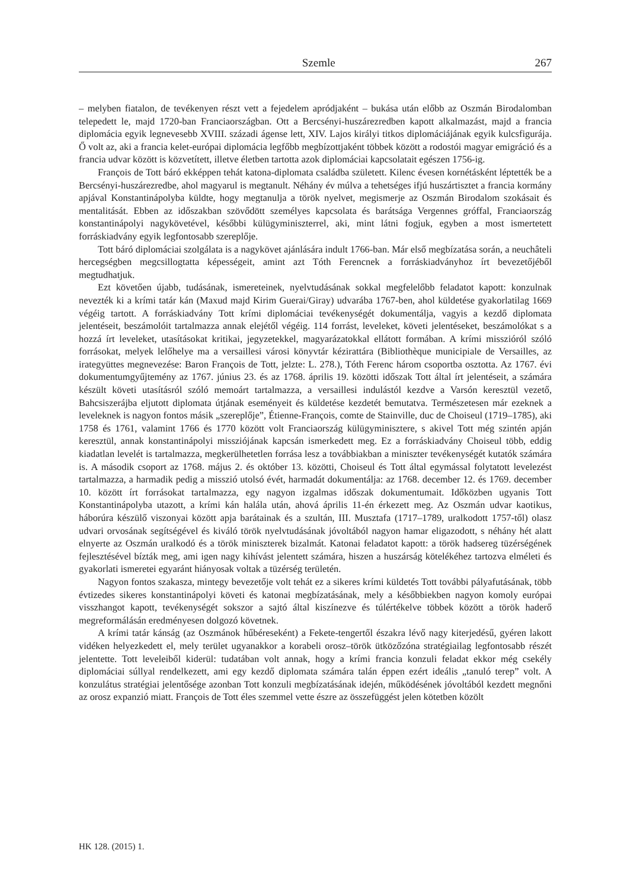Szemle 267
– melyben fiatalon, de tevékenyen részt vett a fejedelem apródjaként – bukása után előbb az Oszmán Birodalomban telepedett le, majd 1720-ban Franciaországban. Ott a Bercsényi-huszárezredben kapott alkalmazást, majd a francia diplomácia egyik legnevesebb XVIII. századi ágense lett, XIV. Lajos királyi titkos diplomáciájának egyik kulcsfigurája. Ő volt az, aki a francia kelet-európai diplomácia legfőbb megbízottjaként többek között a rodostói magyar emigráció és a francia udvar között is közvetített, illetve életben tartotta azok diplomáciai kapcsolatait egészen 1756-ig.
François de Tott báró ekképpen tehát katona-diplomata családba született. Kilenc évesen kornétásként léptették be a Bercsényi-huszárezredbe, ahol magyarul is megtanult. Néhány év múlva a tehetséges ifjú huszártisztet a francia kormány apjával Konstantinápolyba küldte, hogy megtanulja a török nyelvet, megismerje az Oszmán Birodalom szokásait és mentalitását. Ebben az időszakban szövődött személyes kapcsolata és barátsága Vergennes gróffal, Franciaország konstantinápolyi nagykövetével, későbbi külügyminiszterrel, aki, mint látni fogjuk, egyben a most ismertetett forráskiadvány egyik legfontosabb szereplője.
Tott báró diplomáciai szolgálata is a nagykövet ajánlására indult 1766-ban. Már első megbízatása során, a neuchâteli hercegségben megcsillogtatta képességeit, amint azt Tóth Ferencnek a forráskiadványhoz írt bevezetőjéből megtudhatjuk.
Ezt követően újabb, tudásának, ismereteinek, nyelvtudásának sokkal megfelelőbb feladatot kapott: konzulnak nevezték ki a krími tatár kán (Maxud majd Kirim Guerai/Giray) udvarába 1767-ben, ahol küldetése gyakorlatilag 1669 végéig tartott. A forráskiadvány Tott krími diplomáciai tevékenységét dokumentálja, vagyis a kezdő diplomata jelentéseit, beszámolóit tartalmazza annak elejétől végéig. 114 forrást, leveleket, követi jelentéseket, beszámolókat s a hozzá írt leveleket, utasításokat kritikai, jegyzetekkel, magyarázatokkal ellátott formában. A krími misszióról szóló forrásokat, melyek lelőhelye ma a versaillesi városi könyvtár kézirattára (Bibliothèque municipiale de Versailles, az irategyüttes megnevezése: Baron François de Tott, jelzte: L. 278.), Tóth Ferenc három csoportba osztotta. Az 1767. évi dokumentumgyűjtemény az 1767. június 23. és az 1768. április 19. közötti időszak Tott által írt jelentéseit, a számára készült követi utasításról szóló memoárt tartalmazza, a versaillesi indulástól kezdve a Varsón keresztül vezető, Bahcsiszerájba eljutott diplomata útjának eseményeit és küldetése kezdetét bemutatva. Természetesen már ezeknek a leveleknek is nagyon fontos másik „szereplője”, Étienne-François, comte de Stainville, duc de Choiseul (1719–1785), aki 1758 és 1761, valamint 1766 és 1770 között volt Franciaország külügyminisztere, s akivel Tott még szintén apján keresztül, annak konstantinápolyi missziójának kapcsán ismerkedett meg. Ez a forráskiadvány Choiseul több, eddig kiadatlan levelét is tartalmazza, megkerülhetetlen forrása lesz a továbbiakban a miniszter tevékenységét kutatók számára is. A második csoport az 1768. május 2. és október 13. közötti, Choiseul és Tott által egymással folytatott levelezést tartalmazza, a harmadik pedig a misszió utolsó évét, harmadát dokumentálja: az 1768. december 12. és 1769. december 10. között írt forrásokat tartalmazza, egy nagyon izgalmas időszak dokumentumait. Időközben ugyanis Tott Konstantinápolyba utazott, a krími kán halála után, ahová április 11-én érkezett meg. Az Oszmán udvar kaotikus, háborúra készülő viszonyai között apja barátainak és a szultán, III. Musztafa (1717–1789, uralkodott 1757-től) olasz udvari orvosának segítségével és kiváló török nyelvtudásának jóvoltából nagyon hamar eligazodott, s néhány hét alatt elnyerte az Oszmán uralkodó és a török miniszterek bizalmát. Katonai feladatot kapott: a török hadsereg tüzérségének fejlesztésével bízták meg, ami igen nagy kihívást jelentett számára, hiszen a huszárság kötelékéhez tartozva elméleti és gyakorlati ismeretei egyaránt hiányosak voltak a tüzérség területén.
Nagyon fontos szakasza, mintegy bevezetője volt tehát ez a sikeres krími küldetés Tott további pályafutásának, több évtizedes sikeres konstantinápolyi követi és katonai megbízatásának, mely a későbbiekben nagyon komoly európai visszhangot kapott, tevékenységét sokszor a sajtó által kiszínezve és túlértékelve többek között a török haderő megreformálásán eredményesen dolgozó követnek.
A krími tatár kánság (az Oszmánok hűbéreseként) a Fekete-tengertől északra lévő nagy kiterjedésű, gyéren lakott vidéken helyezkedett el, mely terület ugyanakkor a korabeli orosz–török ütközőzóna stratégiailag legfontosabb részét jelentette. Tott leveleiből kiderül: tudatában volt annak, hogy a krími francia konzuli feladat ekkor még csekély diplomáciai súllyal rendelkezett, ami egy kezdő diplomata számára talán éppen ezért ideális „tanuló terep” volt. A konzulátus stratégiai jelentősége azonban Tott konzuli megbízatásának idején, működésének jóvoltából kezdett megnőni az orosz expanzió miatt. François de Tott éles szemmel vette észre az összefüggést jelen kötetben közölt
HK 128. (2015) 1.